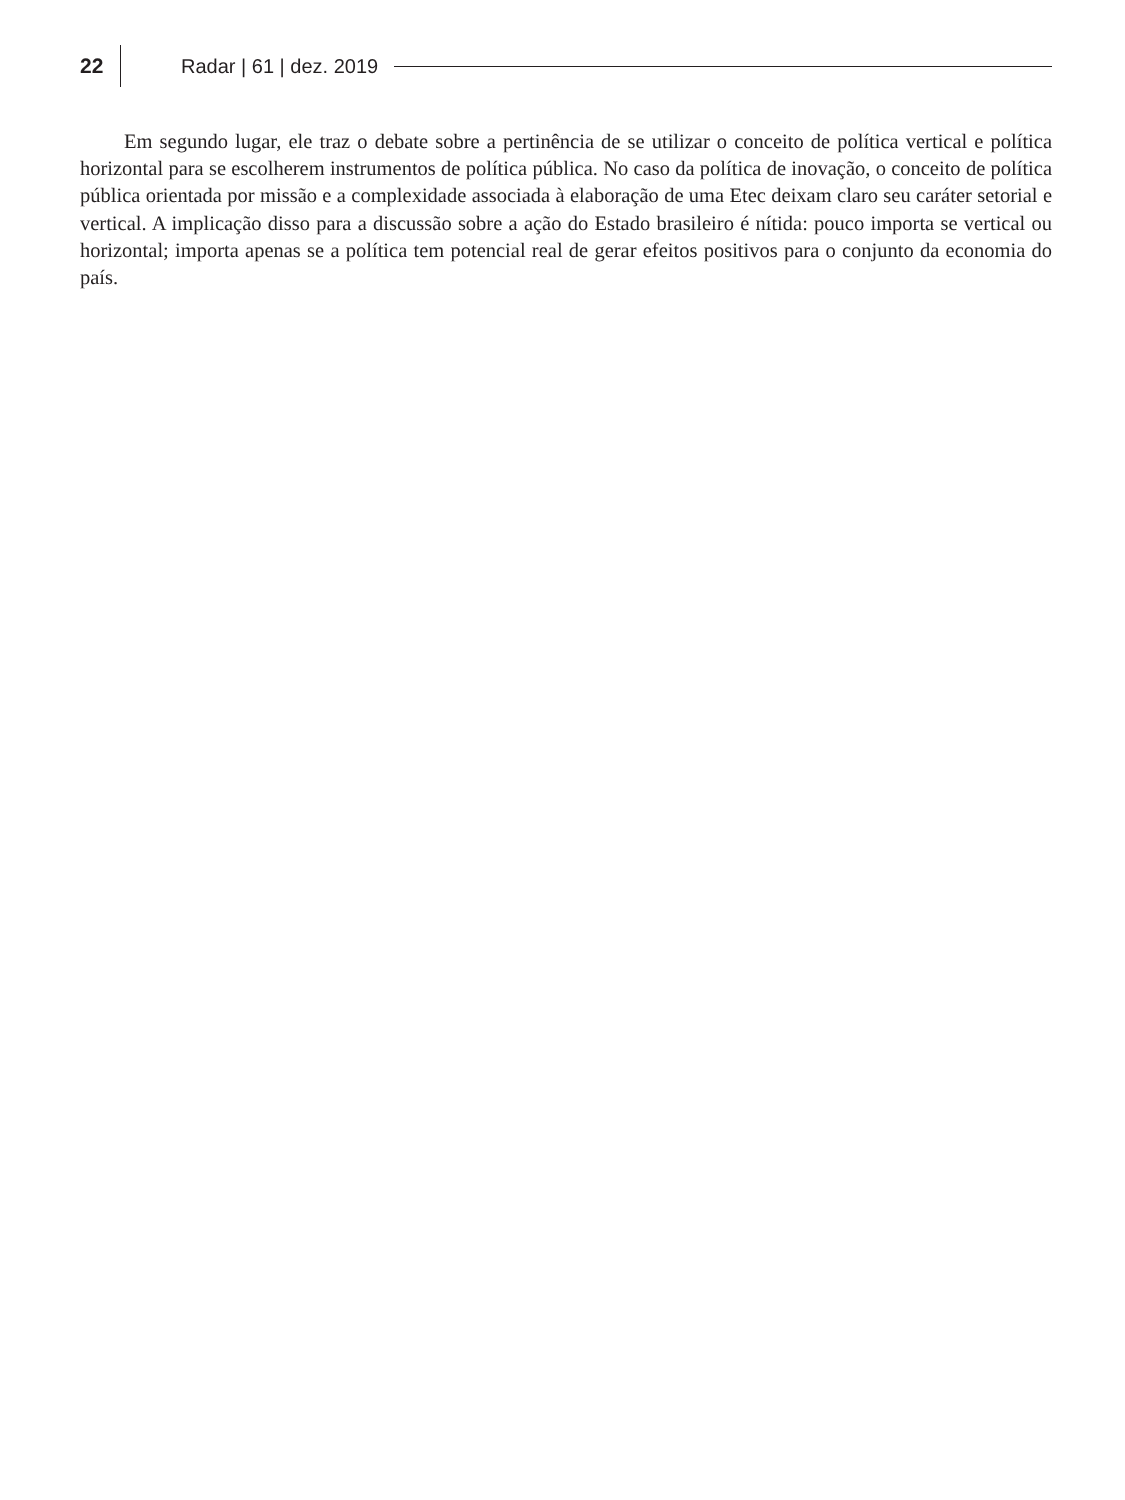22 Radar | 61 | dez. 2019
Em segundo lugar, ele traz o debate sobre a pertinência de se utilizar o conceito de política vertical e política horizontal para se escolherem instrumentos de política pública. No caso da política de inovação, o conceito de política pública orientada por missão e a complexidade associada à elaboração de uma Etec deixam claro seu caráter setorial e vertical. A implicação disso para a discussão sobre a ação do Estado brasileiro é nítida: pouco importa se vertical ou horizontal; importa apenas se a política tem potencial real de gerar efeitos positivos para o conjunto da economia do país.